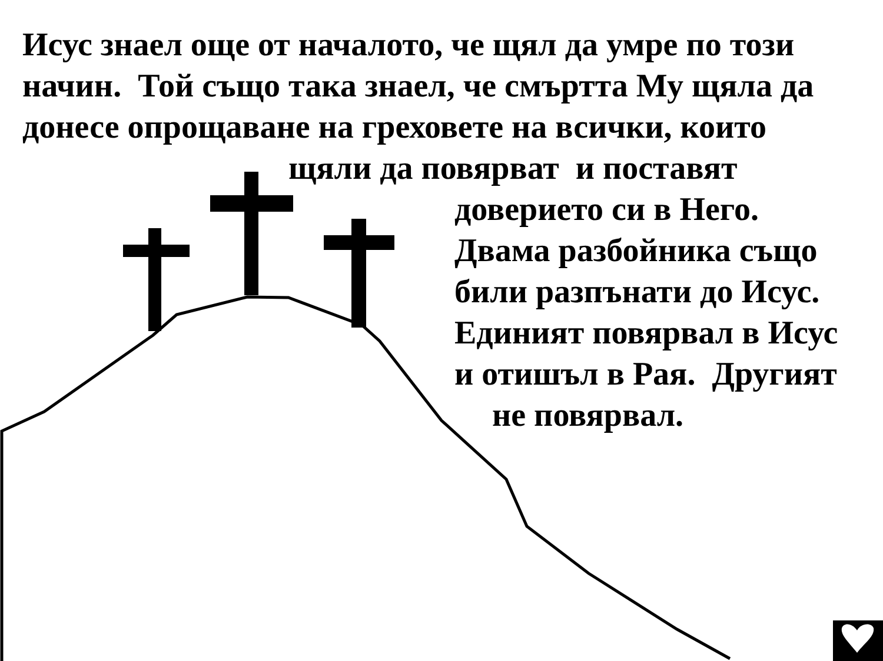Исус знаел още от началото, че щял да умре по този
начин. Той също така знаел, че смъртта Му щяла да
донесе опрощаване на греховете на всички, които
щяли да повярват и поставят
доверието си в Него.
Двама разбойника също
били разпънати до Исус.
Единият повярвал в Исус
и отишъл в Рая. Другият
не повярвал.